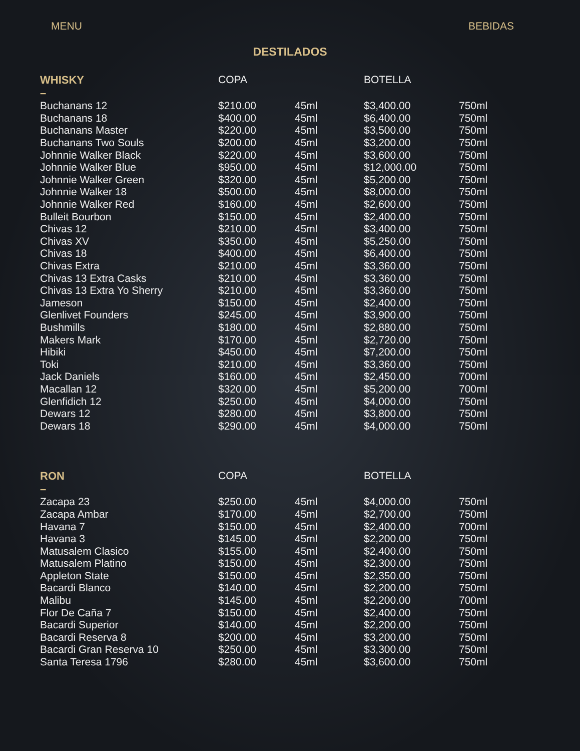MENU BEBIDAS
DESTILADOS
| WHISKY – | COPA | | BOTELLA | |
| --- | --- | --- | --- | --- |
| Buchanans 12 | $210.00 | 45ml | $3,400.00 | 750ml |
| Buchanans 18 | $400.00 | 45ml | $6,400.00 | 750ml |
| Buchanans Master | $220.00 | 45ml | $3,500.00 | 750ml |
| Buchanans Two Souls | $200.00 | 45ml | $3,200.00 | 750ml |
| Johnnie Walker Black | $220.00 | 45ml | $3,600.00 | 750ml |
| Johnnie Walker Blue | $950.00 | 45ml | $12,000.00 | 750ml |
| Johnnie Walker Green | $320.00 | 45ml | $5,200.00 | 750ml |
| Johnnie Walker 18 | $500.00 | 45ml | $8,000.00 | 750ml |
| Johnnie Walker Red | $160.00 | 45ml | $2,600.00 | 750ml |
| Bulleit Bourbon | $150.00 | 45ml | $2,400.00 | 750ml |
| Chivas 12 | $210.00 | 45ml | $3,400.00 | 750ml |
| Chivas XV | $350.00 | 45ml | $5,250.00 | 750ml |
| Chivas 18 | $400.00 | 45ml | $6,400.00 | 750ml |
| Chivas Extra | $210.00 | 45ml | $3,360.00 | 750ml |
| Chivas 13 Extra Casks | $210.00 | 45ml | $3,360.00 | 750ml |
| Chivas 13 Extra Yo Sherry | $210.00 | 45ml | $3,360.00 | 750ml |
| Jameson | $150.00 | 45ml | $2,400.00 | 750ml |
| Glenlivet Founders | $245.00 | 45ml | $3,900.00 | 750ml |
| Bushmills | $180.00 | 45ml | $2,880.00 | 750ml |
| Makers Mark | $170.00 | 45ml | $2,720.00 | 750ml |
| Hibiki | $450.00 | 45ml | $7,200.00 | 750ml |
| Toki | $210.00 | 45ml | $3,360.00 | 750ml |
| Jack Daniels | $160.00 | 45ml | $2,450.00 | 700ml |
| Macallan 12 | $320.00 | 45ml | $5,200.00 | 700ml |
| Glenfidich 12 | $250.00 | 45ml | $4,000.00 | 750ml |
| Dewars 12 | $280.00 | 45ml | $3,800.00 | 750ml |
| Dewars 18 | $290.00 | 45ml | $4,000.00 | 750ml |
| RON – | COPA | | BOTELLA | |
| --- | --- | --- | --- | --- |
| Zacapa 23 | $250.00 | 45ml | $4,000.00 | 750ml |
| Zacapa Ambar | $170.00 | 45ml | $2,700.00 | 750ml |
| Havana 7 | $150.00 | 45ml | $2,400.00 | 700ml |
| Havana 3 | $145.00 | 45ml | $2,200.00 | 750ml |
| Matusalem Clasico | $155.00 | 45ml | $2,400.00 | 750ml |
| Matusalem Platino | $150.00 | 45ml | $2,300.00 | 750ml |
| Appleton State | $150.00 | 45ml | $2,350.00 | 750ml |
| Bacardi Blanco | $140.00 | 45ml | $2,200.00 | 750ml |
| Malibu | $145.00 | 45ml | $2,200.00 | 700ml |
| Flor De Caña 7 | $150.00 | 45ml | $2,400.00 | 750ml |
| Bacardi Superior | $140.00 | 45ml | $2,200.00 | 750ml |
| Bacardi Reserva 8 | $200.00 | 45ml | $3,200.00 | 750ml |
| Bacardi Gran Reserva 10 | $250.00 | 45ml | $3,300.00 | 750ml |
| Santa Teresa 1796 | $280.00 | 45ml | $3,600.00 | 750ml |